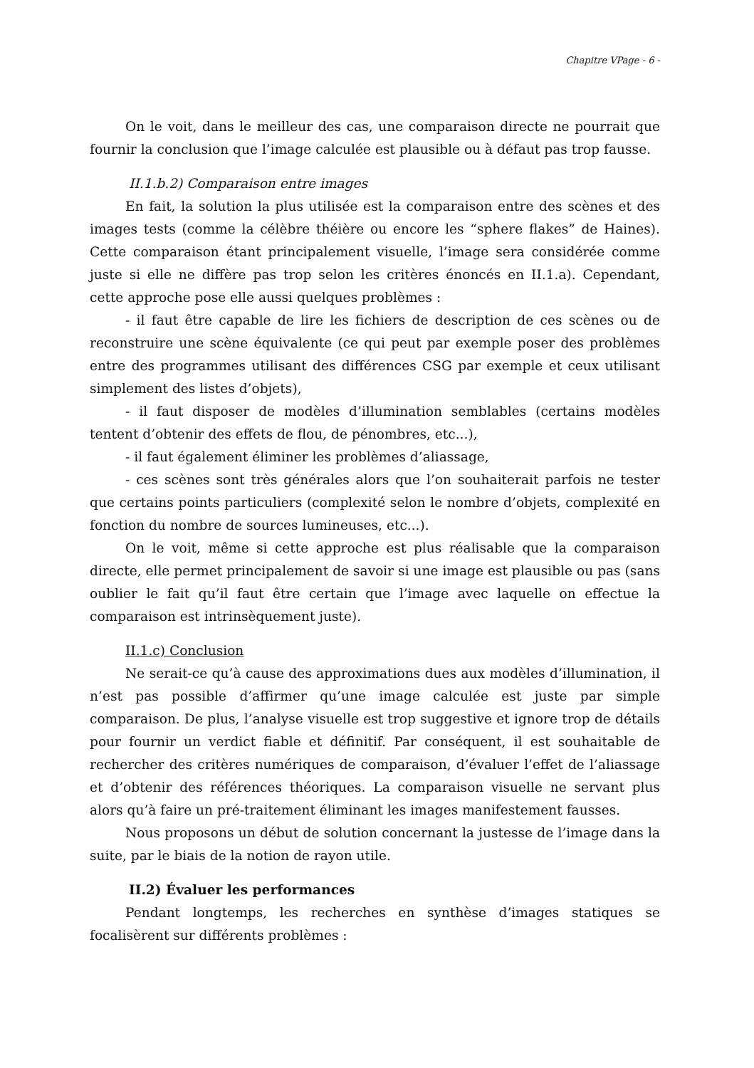Chapitre VPage - 6 -
On le voit, dans le meilleur des cas, une comparaison directe ne pourrait que fournir la conclusion que l’image calculée est plausible ou à défaut pas trop fausse.
II.1.b.2) Comparaison entre images
En fait, la solution la plus utilisée est la comparaison entre des scènes et des images tests (comme la célèbre théière ou encore les “sphere flakes” de Haines). Cette comparaison étant principalement visuelle, l’image sera considérée comme juste si elle ne diffère pas trop selon les critères énoncés en II.1.a). Cependant, cette approche pose elle aussi quelques problèmes :
- il faut être capable de lire les fichiers de description de ces scènes ou de reconstruire une scène équivalente (ce qui peut par exemple poser des problèmes entre des programmes utilisant des différences CSG par exemple et ceux utilisant simplement des listes d’objets),
- il faut disposer de modèles d’illumination semblables (certains modèles tentent d’obtenir des effets de flou, de pénombres, etc...),
- il faut également éliminer les problèmes d’aliassage,
- ces scènes sont très générales alors que l’on souhaiterait parfois ne tester que certains points particuliers (complexité selon le nombre d’objets, complexité en fonction du nombre de sources lumineuses, etc...).
On le voit, même si cette approche est plus réalisable que la comparaison directe, elle permet principalement de savoir si une image est plausible ou pas (sans oublier le fait qu’il faut être certain que l’image avec laquelle on effectue la comparaison est intrinsèquement juste).
II.1.c) Conclusion
Ne serait-ce qu’à cause des approximations dues aux modèles d’illumination, il n’est pas possible d’affirmer qu’une image calculée est juste par simple comparaison. De plus, l’analyse visuelle est trop suggestive et ignore trop de détails pour fournir un verdict fiable et définitif. Par conséquent, il est souhaitable de rechercher des critères numériques de comparaison, d’évaluer l’effet de l’aliassage et d’obtenir des références théoriques. La comparaison visuelle ne servant plus alors qu’à faire un pré-traitement éliminant les images manifestement fausses.
Nous proposons un début de solution concernant la justesse de l’image dans la suite, par le biais de la notion de rayon utile.
II.2) Évaluer les performances
Pendant longtemps, les recherches en synthèse d’images statiques se focalisèrent sur différents problèmes :